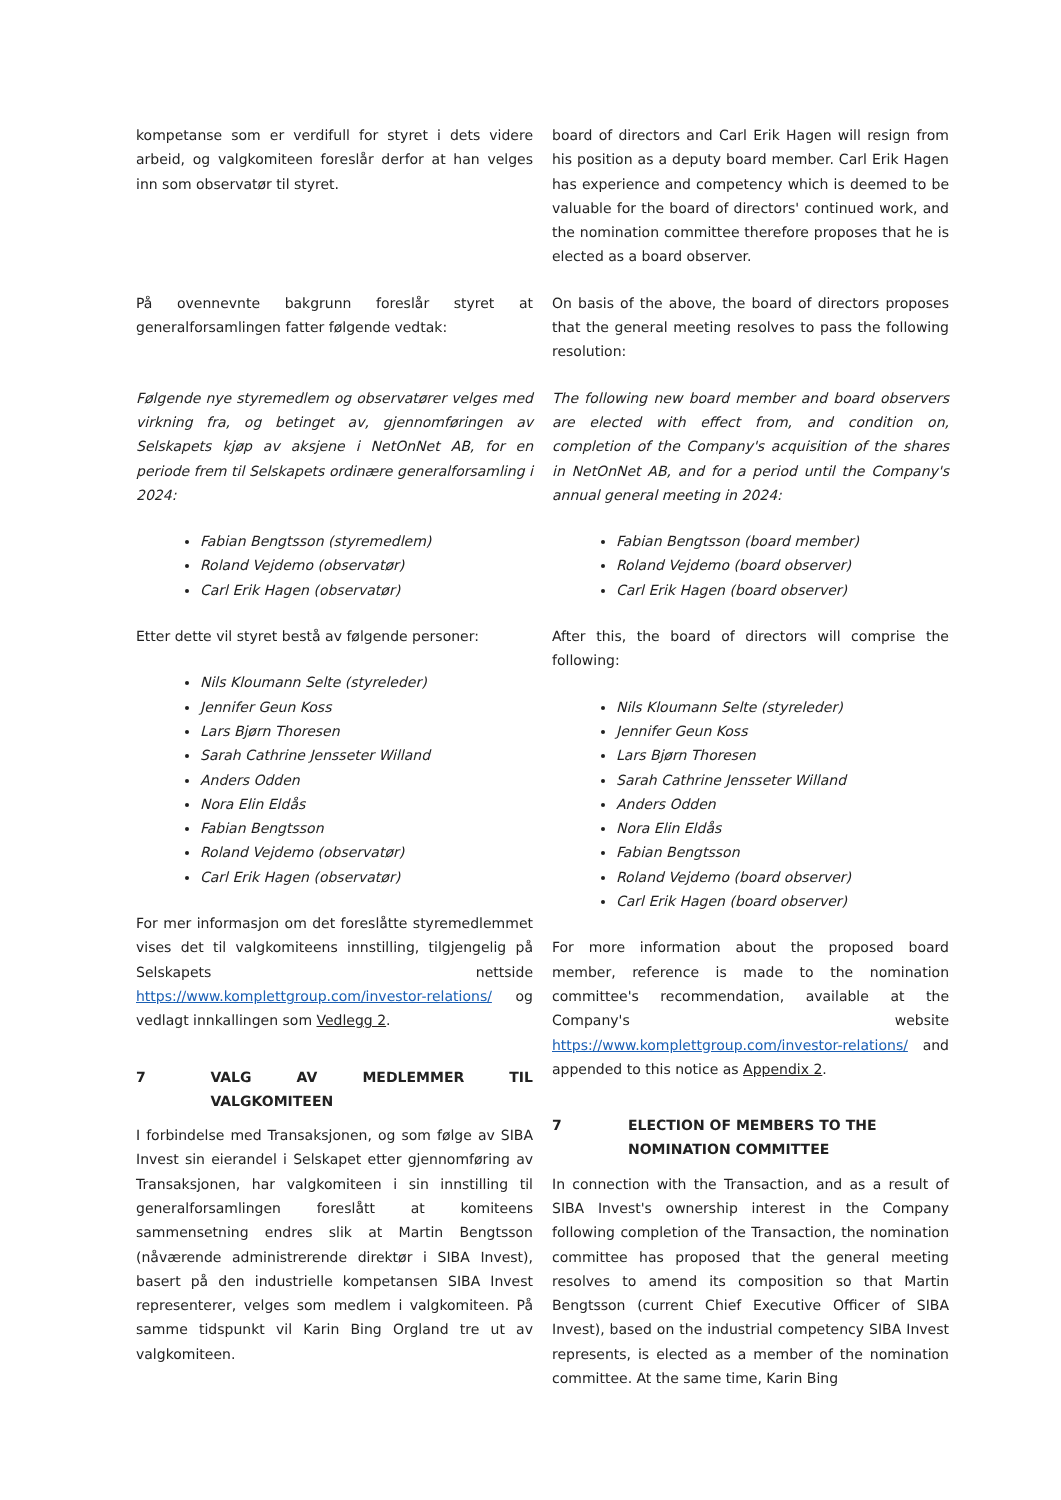kompetanse som er verdifull for styret i dets videre arbeid, og valgkomiteen foreslår derfor at han velges inn som observatør til styret.
board of directors and Carl Erik Hagen will resign from his position as a deputy board member. Carl Erik Hagen has experience and competency which is deemed to be valuable for the board of directors' continued work, and the nomination committee therefore proposes that he is elected as a board observer.
På ovennevnte bakgrunn foreslår styret at generalforsamlingen fatter følgende vedtak:
On basis of the above, the board of directors proposes that the general meeting resolves to pass the following resolution:
Følgende nye styremedlem og observatører velges med virkning fra, og betinget av, gjennomføringen av Selskapets kjøp av aksjene i NetOnNet AB, for en periode frem til Selskapets ordinære generalforsamling i 2024:
Fabian Bengtsson (styremedlem)
Roland Vejdemo (observatør)
Carl Erik Hagen (observatør)
Etter dette vil styret bestå av følgende personer:
Nils Kloumann Selte (styreleder)
Jennifer Geun Koss
Lars Bjørn Thoresen
Sarah Cathrine Jensseter Willand
Anders Odden
Nora Elin Eldås
Fabian Bengtsson
Roland Vejdemo (observatør)
Carl Erik Hagen (observatør)
For mer informasjon om det foreslåtte styremedlemmet vises det til valgkomiteens innstilling, tilgjengelig på Selskapets nettside https://www.komplettgroup.com/investor-relations/ og vedlagt innkallingen som Vedlegg 2.
7 VALG AV MEDLEMMER TIL VALGKOMITEEN
I forbindelse med Transaksjonen, og som følge av SIBA Invest sin eierandel i Selskapet etter gjennomføring av Transaksjonen, har valgkomiteen i sin innstilling til generalforsamlingen foreslått at komiteens sammensetning endres slik at Martin Bengtsson (nåværende administrerende direktør i SIBA Invest), basert på den industrielle kompetansen SIBA Invest representerer, velges som medlem i valgkomiteen. På samme tidspunkt vil Karin Bing Orgland tre ut av valgkomiteen.
The following new board member and board observers are elected with effect from, and condition on, completion of the Company's acquisition of the shares in NetOnNet AB, and for a period until the Company's annual general meeting in 2024:
Fabian Bengtsson (board member)
Roland Vejdemo (board observer)
Carl Erik Hagen (board observer)
After this, the board of directors will comprise the following:
Nils Kloumann Selte (styreleder)
Jennifer Geun Koss
Lars Bjørn Thoresen
Sarah Cathrine Jensseter Willand
Anders Odden
Nora Elin Eldås
Fabian Bengtsson
Roland Vejdemo (board observer)
Carl Erik Hagen (board observer)
For more information about the proposed board member, reference is made to the nomination committee's recommendation, available at the Company's website https://www.komplettgroup.com/investor-relations/ and appended to this notice as Appendix 2.
7 ELECTION OF MEMBERS TO THE
NOMINATION COMMITTEE
In connection with the Transaction, and as a result of SIBA Invest's ownership interest in the Company following completion of the Transaction, the nomination committee has proposed that the general meeting resolves to amend its composition so that Martin Bengtsson (current Chief Executive Officer of SIBA Invest), based on the industrial competency SIBA Invest represents, is elected as a member of the nomination committee. At the same time, Karin Bing